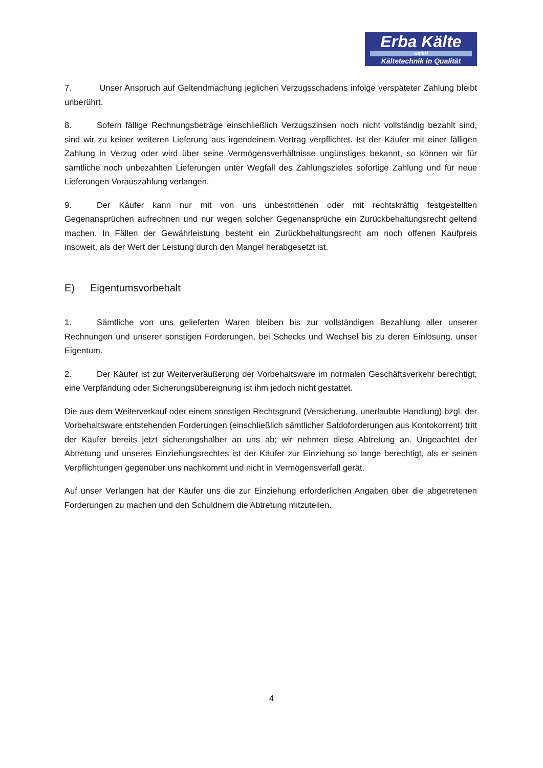Erba Kälte
GmbH
Kältetechnik in Qualität
7. Unser Anspruch auf Geltendmachung jeglichen Verzugsschadens infolge verspäteter Zahlung bleibt unberührt.
8. Sofern fällige Rechnungsbeträge einschließlich Verzugszinsen noch nicht vollständig bezahlt sind, sind wir zu keiner weiteren Lieferung aus irgendeinem Vertrag verpflichtet. Ist der Käufer mit einer fälligen Zahlung in Verzug oder wird über seine Vermögensverhältnisse ungünstiges bekannt, so können wir für sämtliche noch unbezahlten Lieferungen unter Wegfall des Zahlungszieles sofortige Zahlung und für neue Lieferungen Vorauszahlung verlangen.
9. Der Käufer kann nur mit von uns unbestrittenen oder mit rechtskräftig festgestellten Gegenansprüchen aufrechnen und nur wegen solcher Gegenansprüche ein Zurückbehaltungsrecht geltend machen. In Fällen der Gewährleistung besteht ein Zurückbehaltungsrecht am noch offenen Kaufpreis insoweit, als der Wert der Leistung durch den Mangel herabgesetzt ist.
E) Eigentumsvorbehalt
1. Sämtliche von uns gelieferten Waren bleiben bis zur vollständigen Bezahlung aller unserer Rechnungen und unserer sonstigen Forderungen, bei Schecks und Wechsel bis zu deren Einlösung, unser Eigentum.
2. Der Käufer ist zur Weiterveräußerung der Vorbehaltsware im normalen Geschäftsverkehr berechtigt; eine Verpfändung oder Sicherungsübereignung ist ihm jedoch nicht gestattet.
Die aus dem Weiterverkauf oder einem sonstigen Rechtsgrund (Versicherung, unerlaubte Handlung) bzgl. der Vorbehaltsware entstehenden Forderungen (einschließlich sämtlicher Saldoforderungen aus Kontokorrent) tritt der Käufer bereits jetzt sicherungshalber an uns ab; wir nehmen diese Abtretung an. Ungeachtet der Abtretung und unseres Einziehungsrechtes ist der Käufer zur Einziehung so lange berechtigt, als er seinen Verpflichtungen gegenüber uns nachkommt und nicht in Vermögensverfall gerät.
Auf unser Verlangen hat der Käufer uns die zur Einziehung erforderlichen Angaben über die abgetretenen Forderungen zu machen und den Schuldnern die Abtretung mitzuteilen.
4